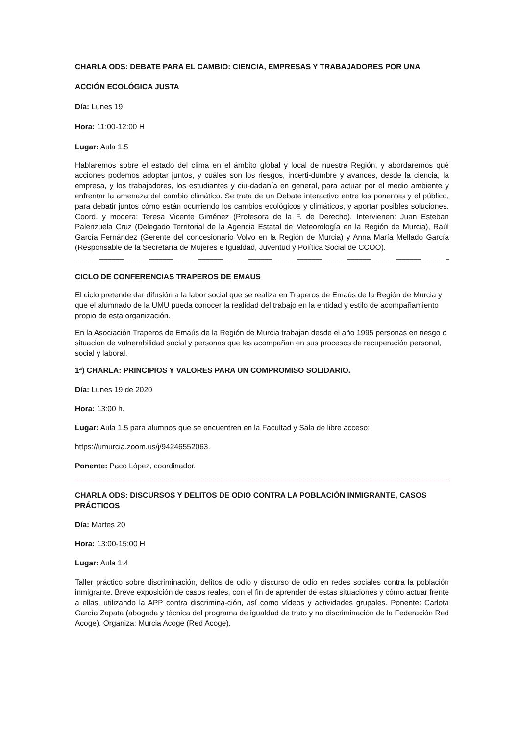CHARLA ODS: DEBATE PARA EL CAMBIO: CIENCIA, EMPRESAS Y TRABAJADORES POR UNA
ACCIÓN ECOLÓGICA JUSTA
Día: Lunes 19
Hora: 11:00-12:00 H
Lugar: Aula 1.5
Hablaremos sobre el estado del clima en el ámbito global y local de nuestra Región, y abordaremos qué acciones podemos adoptar juntos, y cuáles son los riesgos, incerti-dumbre y avances, desde la ciencia, la empresa, y los trabajadores, los estudiantes y ciu-dadanía en general, para actuar por el medio ambiente y enfrentar la amenaza del cambio climático. Se trata de un Debate interactivo entre los ponentes y el público, para debatir juntos cómo están ocurriendo los cambios ecológicos y climáticos, y aportar posibles soluciones. Coord. y modera: Teresa Vicente Giménez (Profesora de la F. de Derecho). Intervienen: Juan Esteban Palenzuela Cruz (Delegado Territorial de la Agencia Estatal de Meteorología en la Región de Murcia), Raúl García Fernández (Gerente del concesionario Volvo en la Región de Murcia) y Anna María Mellado García (Responsable de la Secretaría de Mujeres e Igualdad, Juventud y Política Social de CCOO).
CICLO DE CONFERENCIAS TRAPEROS DE EMAUS
El ciclo pretende dar difusión a la labor social que se realiza en Traperos de Emaús de la Región de Murcia y que el alumnado de la UMU pueda conocer la realidad del trabajo en la entidad y estilo de acompañamiento propio de esta organización.
En la Asociación Traperos de Emaús de la Región de Murcia trabajan desde el año 1995 personas en riesgo o situación de vulnerabilidad social y personas que les acompañan en sus procesos de recuperación personal, social y laboral.
1ª) CHARLA: PRINCIPIOS Y VALORES PARA UN COMPROMISO SOLIDARIO.
Día: Lunes 19 de 2020
Hora: 13:00 h.
Lugar: Aula 1.5 para alumnos que se encuentren en la Facultad y Sala de libre acceso:
https://umurcia.zoom.us/j/94246552063.
Ponente: Paco López, coordinador.
CHARLA ODS: DISCURSOS Y DELITOS DE ODIO CONTRA LA POBLACIÓN INMIGRANTE, CASOS PRÁCTICOS
Día: Martes 20
Hora: 13:00-15:00 H
Lugar: Aula 1.4
Taller práctico sobre discriminación, delitos de odio y discurso de odio en redes sociales contra la población inmigrante. Breve exposición de casos reales, con el fin de aprender de estas situaciones y cómo actuar frente a ellas, utilizando la APP contra discrimina-ción, así como vídeos y actividades grupales. Ponente: Carlota García Zapata (abogada y técnica del programa de igualdad de trato y no discriminación de la Federación Red Acoge). Organiza: Murcia Acoge (Red Acoge).